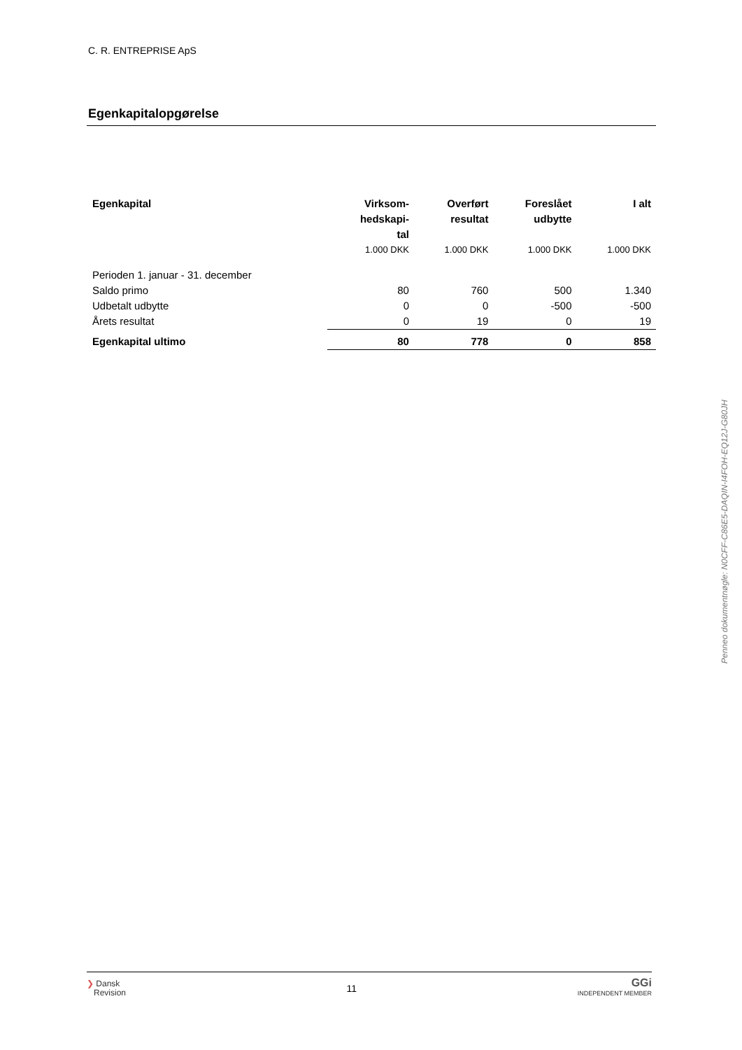C. R. ENTREPRISE ApS
Egenkapitalopgørelse
| Egenkapital | Virksom- hedskapi- tal | Overført resultat | Foreslået udbytte | I alt |
| --- | --- | --- | --- | --- |
| | 1.000 DKK | 1.000 DKK | 1.000 DKK | 1.000 DKK |
| Perioden 1. januar - 31. december | | | | |
| Saldo primo | 80 | 760 | 500 | 1.340 |
| Udbetalt udbytte | 0 | 0 | -500 | -500 |
| Årets resultat | 0 | 19 | 0 | 19 |
| Egenkapital ultimo | 80 | 778 | 0 | 858 |
Penneo dokumentnøgle: N0CFF-C86E5-DAQIN-I4FOH-EQ12J-G80JH
❯ Dansk
Revision
11
GGi
INDEPENDENT MEMBER